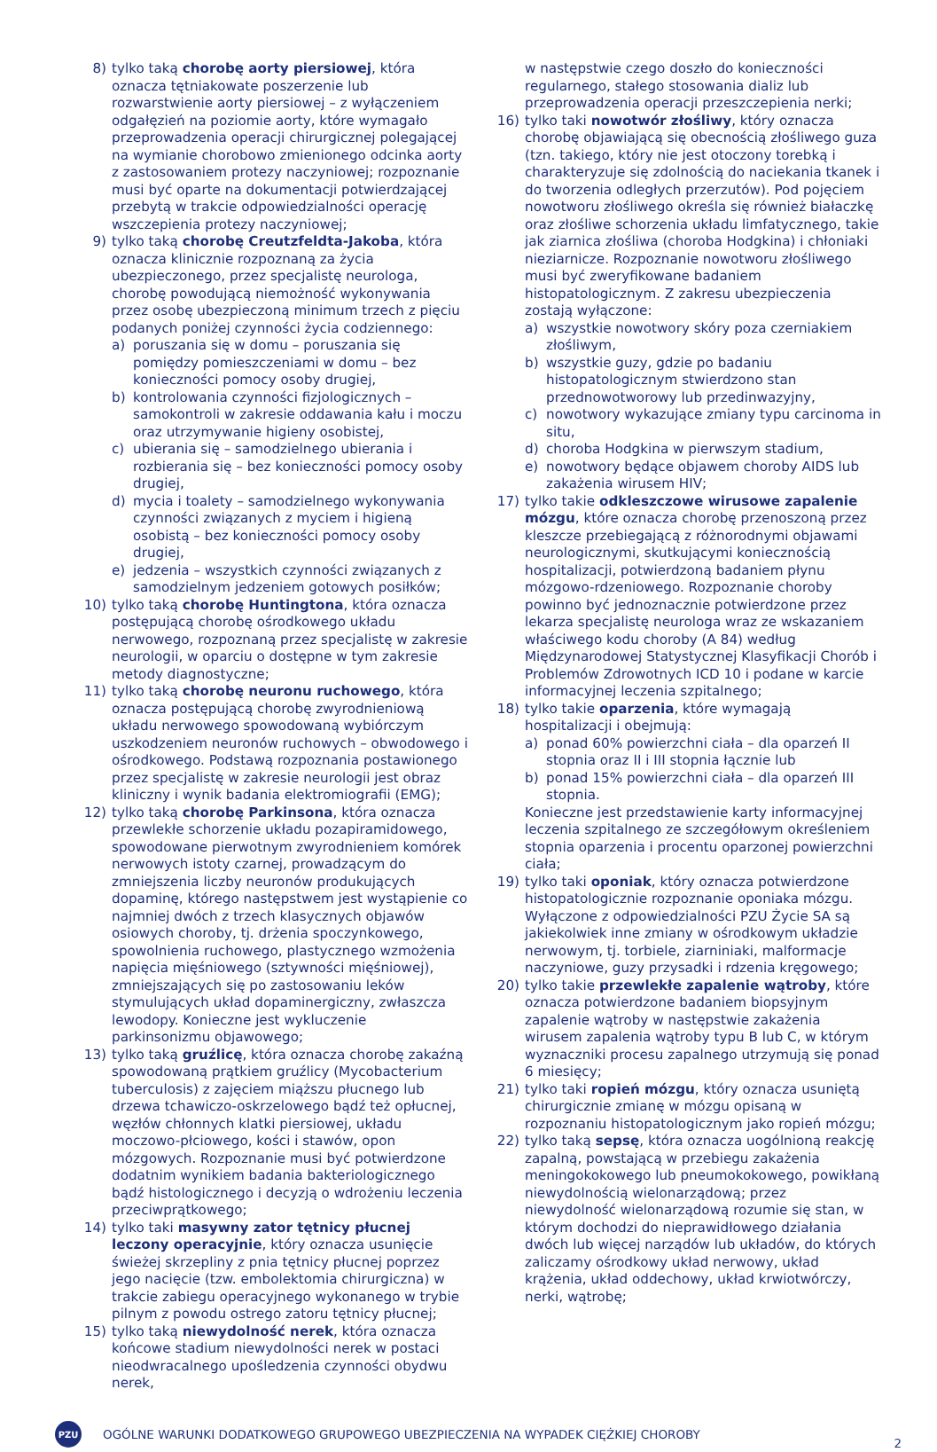8) tylko taką chorobę aorty piersiowej, która oznacza tętniakowate poszerzenie lub rozwarstwienie aorty piersiowej – z wyłączeniem odgałęzień na poziomie aorty, które wymagało przeprowadzenia operacji chirurgicznej polegającej na wymianie chorobowo zmienionego odcinka aorty z zastosowaniem protezy naczyniowej; rozpoznanie musi być oparte na dokumentacji potwierdzającej przebytą w trakcie odpowiedzialności operację wszczepienia protezy naczyniowej;
9) tylko taką chorobę Creutzfeldta-Jakoba, która oznacza klinicznie rozpoznaną za życia ubezpieczonego, przez specjalistę neurologa, chorobę powodującą niemożność wykonywania przez osobę ubezpieczoną minimum trzech z pięciu podanych poniżej czynności życia codziennego:
a) poruszania się w domu – poruszania się pomiędzy pomieszczeniami w domu – bez konieczności pomocy osoby drugiej,
b) kontrolowania czynności fizjologicznych – samokontroli w zakresie oddawania kału i moczu oraz utrzymywanie higieny osobistej,
c) ubierania się – samodzielnego ubierania i rozbierania się – bez konieczności pomocy osoby drugiej,
d) mycia i toalety – samodzielnego wykonywania czynności związanych z myciem i higieną osobistą – bez konieczności pomocy osoby drugiej,
e) jedzenia – wszystkich czynności związanych z samodzielnym jedzeniem gotowych posiłków;
10) tylko taką chorobę Huntingtona, która oznacza postępującą chorobę ośrodkowego układu nerwowego, rozpoznaną przez specjalistę w zakresie neurologii, w oparciu o dostępne w tym zakresie metody diagnostyczne;
11) tylko taką chorobę neuronu ruchowego, która oznacza postępującą chorobę zwyrodnieniową układu nerwowego spowodowaną wybiórczym uszkodzeniem neuronów ruchowych – obwodowego i ośrodkowego. Podstawą rozpoznania postawionego przez specjalistę w zakresie neurologii jest obraz kliniczny i wynik badania elektromiografii (EMG);
12) tylko taką chorobę Parkinsona, która oznacza przewlekłe schorzenie układu pozapiramidowego, spowodowane pierwotnym zwyrodnieniem komórek nerwowych istoty czarnej, prowadzącym do zmniejszenia liczby neuronów produkujących dopaminę, którego następstwem jest wystąpienie co najmniej dwóch z trzech klasycznych objawów osiowych choroby, tj. drżenia spoczynkowego, spowolnienia ruchowego, plastycznego wzmożenia napięcia mięśniowego (sztywności mięśniowej), zmniejszających się po zastosowaniu leków stymulujących układ dopaminergiczny, zwłaszcza lewodopy. Konieczne jest wykluczenie parkinsonizmu objawowego;
13) tylko taką gruźlicę, która oznacza chorobę zakaźną spowodowaną prątkiem gruźlicy (Mycobacterium tuberculosis) z zajęciem miąższu płucnego lub drzewa tchawiczo-oskrzelowego bądź też opłucnej, węzłów chłonnych klatki piersiowej, układu moczowo-płciowego, kości i stawów, opon mózgowych. Rozpoznanie musi być potwierdzone dodatnim wynikiem badania bakteriologicznego bądź histologicznego i decyzją o wdrożeniu leczenia przeciwprątkowego;
14) tylko taki masywny zator tętnicy płucnej leczony operacyjnie, który oznacza usunięcie świeżej skrzepliny z pnia tętnicy płucnej poprzez jego nacięcie (tzw. embolektomia chirurgiczna) w trakcie zabiegu operacyjnego wykonanego w trybie pilnym z powodu ostrego zatoru tętnicy płucnej;
15) tylko taką niewydolność nerek, która oznacza końcowe stadium niewydolności nerek w postaci nieodwracalnego upośledzenia czynności obydwu nerek,
w następstwie czego doszło do konieczności regularnego, stałego stosowania dializ lub przeprowadzenia operacji przeszczepienia nerki;
16) tylko taki nowotwór złośliwy, który oznacza chorobę objawiającą się obecnością złośliwego guza (tzn. takiego, który nie jest otoczony torebką i charakteryzuje się zdolnością do naciekania tkanek i do tworzenia odległych przerzutów). Pod pojęciem nowotworu złośliwego określa się również białaczkę oraz złośliwe schorzenia układu limfatycznego, takie jak ziarnica złośliwa (choroba Hodgkina) i chłoniaki nieziarnicze. Rozpoznanie nowotworu złośliwego musi być zweryfikowane badaniem histopatologicznym. Z zakresu ubezpieczenia zostają wyłączone:
a) wszystkie nowotwory skóry poza czerniakiem złośliwym,
b) wszystkie guzy, gdzie po badaniu histopatologicznym stwierdzono stan przednowotworowy lub przedinwazyjny,
c) nowotwory wykazujące zmiany typu carcinoma in situ,
d) choroba Hodgkina w pierwszym stadium,
e) nowotwory będące objawem choroby AIDS lub zakażenia wirusem HIV;
17) tylko takie odkleszczowe wirusowe zapalenie mózgu, które oznacza chorobę przenoszoną przez kleszcze przebiegającą z różnorodnymi objawami neurologicznymi, skutkującymi koniecznością hospitalizacji, potwierdzoną badaniem płynu mózgowo-rdzeniowego. Rozpoznanie choroby powinno być jednoznacznie potwierdzone przez lekarza specjalistę neurologa wraz ze wskazaniem właściwego kodu choroby (A 84) według Międzynarodowej Statystycznej Klasyfikacji Chorób i Problemów Zdrowotnych ICD 10 i podane w karcie informacyjnej leczenia szpitalnego;
18) tylko takie oparzenia, które wymagają hospitalizacji i obejmują:
a) ponad 60% powierzchni ciała – dla oparzeń II stopnia oraz II i III stopnia łącznie lub
b) ponad 15% powierzchni ciała – dla oparzeń III stopnia.
Konieczne jest przedstawienie karty informacyjnej leczenia szpitalnego ze szczegółowym określeniem stopnia oparzenia i procentu oparzonej powierzchni ciała;
19) tylko taki oponiak, który oznacza potwierdzone histopatologicznie rozpoznanie oponiaka mózgu. Wyłączone z odpowiedzialności PZU Życie SA są jakiekolwiek inne zmiany w ośrodkowym układzie nerwowym, tj. torbiele, ziarniniaki, malformacje naczyniowe, guzy przysadki i rdzenia kręgowego;
20) tylko takie przewlekłe zapalenie wątroby, które oznacza potwierdzone badaniem biopsyjnym zapalenie wątroby w następstwie zakażenia wirusem zapalenia wątroby typu B lub C, w którym wyznaczniki procesu zapalnego utrzymują się ponad 6 miesięcy;
21) tylko taki ropień mózgu, który oznacza usuniętą chirurgicznie zmianę w mózgu opisaną w rozpoznaniu histopatologicznym jako ropień mózgu;
22) tylko taką sepsę, która oznacza uogólnioną reakcję zapalną, powstającą w przebiegu zakażenia meningokokowego lub pneumokokowego, powikłaną niewydolnością wielonarządową; przez niewydolność wielonarządową rozumie się stan, w którym dochodzi do nieprawidłowego działania dwóch lub więcej narządów lub układów, do których zaliczamy ośrodkowy układ nerwowy, układ krążenia, układ oddechowy, układ krwiotwórczy, nerki, wątrobę;
PZU
OGÓLNE WARUNKI DODATKOWEGO GRUPOWEGO UBEZPIECZENIA NA WYPADEK CIĘŻKIEJ CHOROBY 2